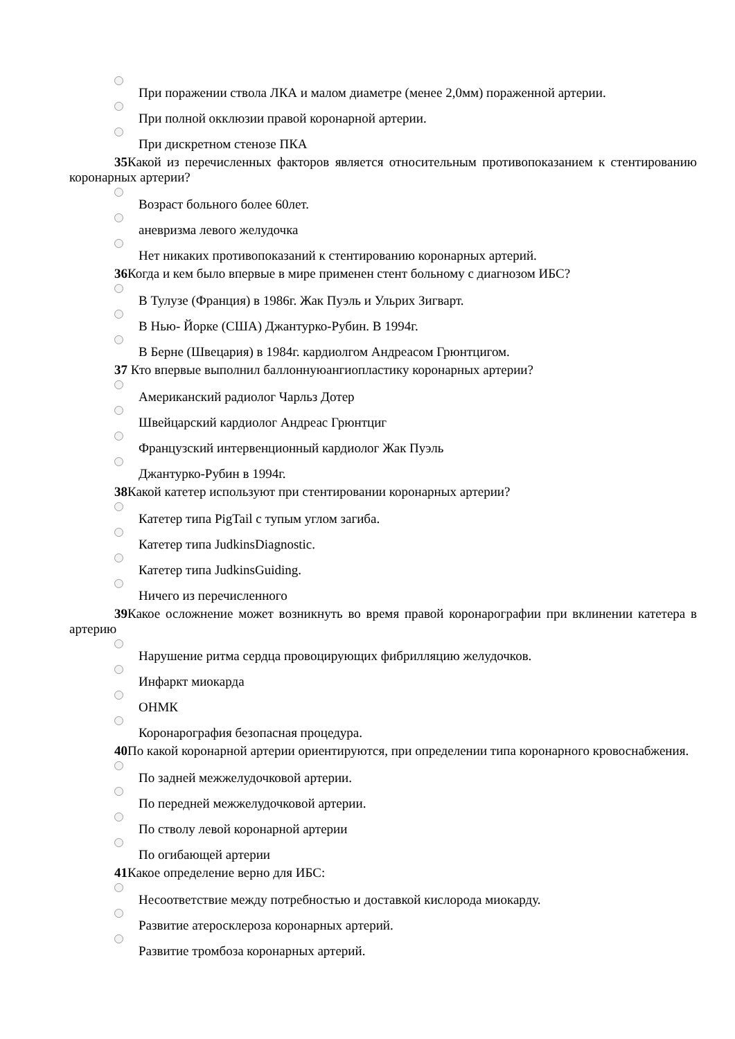При поражении ствола ЛКА и малом диаметре (менее 2,0мм) пораженной артерии.
При полной окклюзии правой коронарной артерии.
При дискретном стенозе ПКА
35 Какой из перечисленных факторов является относительным противопоказанием к стентированию коронарных артерии?
Возраст больного более 60лет.
аневризма левого желудочка
Нет никаких противопоказаний к стентированию коронарных артерий.
36 Когда и кем было впервые в мире применен стент больному с диагнозом ИБС?
В Тулузе (Франция) в 1986г. Жак Пуэль и Ульрих Зигварт.
В Нью- Йорке (США) Джантурко-Рубин. В 1994г.
В Берне (Швецария) в 1984г. кардиолгом Андреасом Грюнтцигом.
37 Кто впервые выполнил баллоннуюангиопластику коронарных артерии?
Американский радиолог Чарльз Дотер
Швейцарский кардиолог Андреас Грюнтциг
Французский интервенционный кардиолог Жак Пуэль
Джантурко-Рубин в 1994г.
38 Какой катетер используют при стентировании коронарных артерии?
Катетер типа PigTail с тупым углом загиба.
Катетер типа JudkinsDiagnostic.
Катетер типа JudkinsGuiding.
Ничего из перечисленного
39 Какое осложнение может возникнуть во время правой коронарографии при вклинении катетера в артерию
Нарушение ритма сердца провоцирующих фибрилляцию желудочков.
Инфаркт миокарда
ОНМК
Коронарография безопасная процедура.
40 По какой коронарной артерии ориентируются, при определении типа коронарного кровоснабжения.
По задней межжелудочковой артерии.
По передней межжелудочковой артерии.
По стволу левой коронарной артерии
По огибающей артерии
41 Какое определение верно для ИБС:
Несоответствие между потребностью и доставкой кислорода миокарду.
Развитие атеросклероза коронарных артерий.
Развитие тромбоза коронарных артерий.